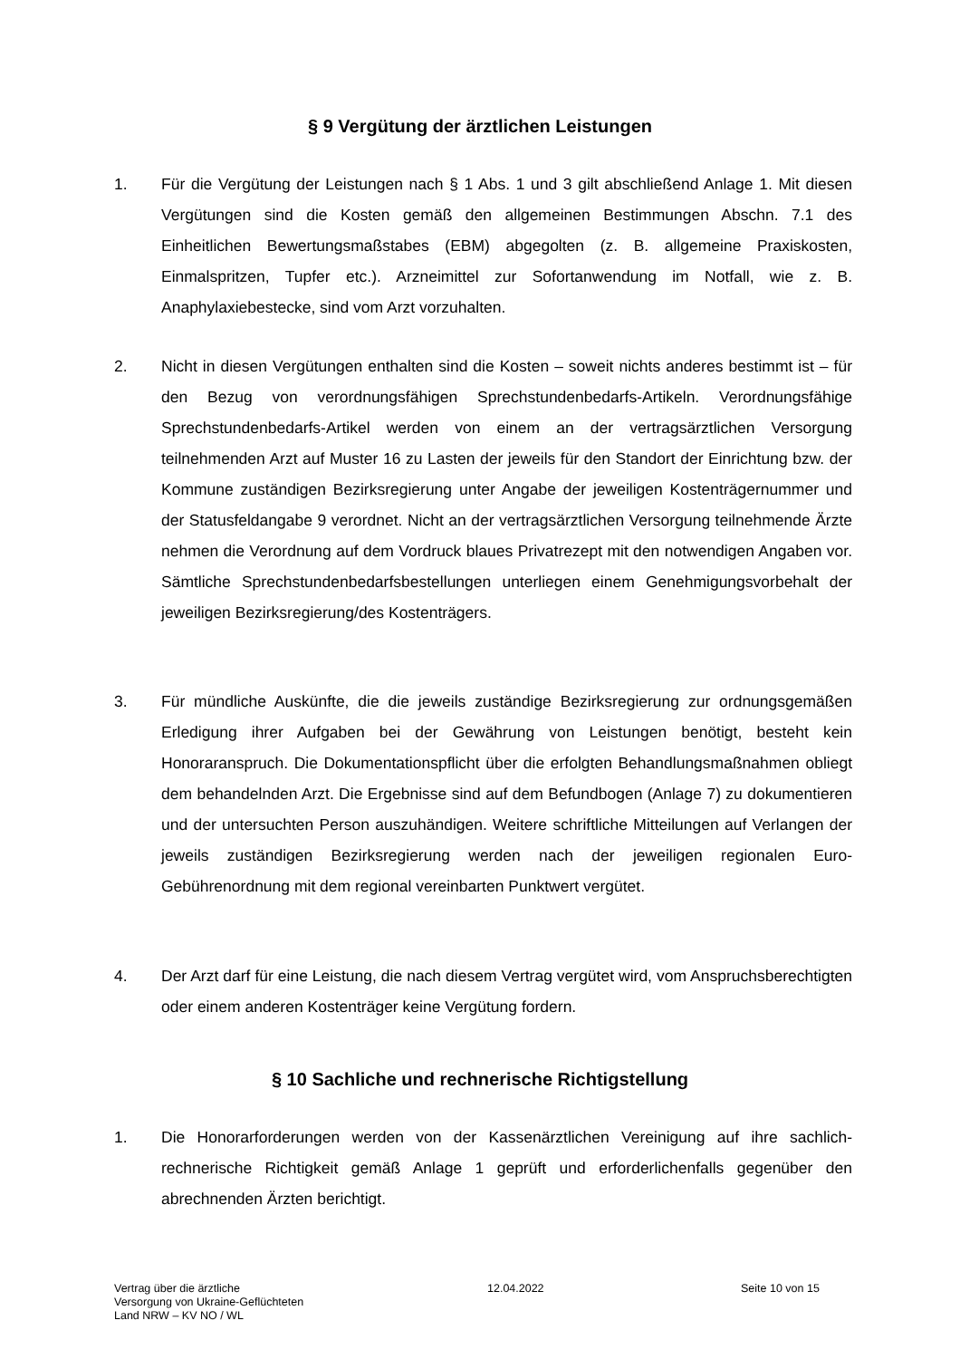§ 9 Vergütung der ärztlichen Leistungen
1. Für die Vergütung der Leistungen nach § 1 Abs. 1 und 3 gilt abschließend Anlage 1. Mit diesen Vergütungen sind die Kosten gemäß den allgemeinen Bestimmungen Abschn. 7.1 des Einheitlichen Bewertungsmaßstabes (EBM) abgegolten (z. B. allgemeine Praxiskosten, Einmalspritzen, Tupfer etc.). Arzneimittel zur Sofortanwendung im Notfall, wie z. B. Anaphylaxiebestecke, sind vom Arzt vorzuhalten.
2. Nicht in diesen Vergütungen enthalten sind die Kosten – soweit nichts anderes bestimmt ist – für den Bezug von verordnungsfähigen Sprechstundenbedarfs-Artikeln. Verordnungsfähige Sprechstundenbedarfs-Artikel werden von einem an der vertragsärztlichen Versorgung teilnehmenden Arzt auf Muster 16 zu Lasten der jeweils für den Standort der Einrichtung bzw. der Kommune zuständigen Bezirksregierung unter Angabe der jeweiligen Kostenträgernummer und der Statusfeldangabe 9 verordnet. Nicht an der vertragsärztlichen Versorgung teilnehmende Ärzte nehmen die Verordnung auf dem Vordruck blaues Privatrezept mit den notwendigen Angaben vor. Sämtliche Sprechstundenbedarfsbestellungen unterliegen einem Genehmigungsvorbehalt der jeweiligen Bezirksregierung/des Kostenträgers.
3. Für mündliche Auskünfte, die die jeweils zuständige Bezirksregierung zur ordnungsgemäßen Erledigung ihrer Aufgaben bei der Gewährung von Leistungen benötigt, besteht kein Honoraranspruch. Die Dokumentationspflicht über die erfolgten Behandlungsmaßnahmen obliegt dem behandelnden Arzt. Die Ergebnisse sind auf dem Befundbogen (Anlage 7) zu dokumentieren und der untersuchten Person auszuhändigen. Weitere schriftliche Mitteilungen auf Verlangen der jeweils zuständigen Bezirksregierung werden nach der jeweiligen regionalen Euro-Gebührenordnung mit dem regional vereinbarten Punktwert vergütet.
4. Der Arzt darf für eine Leistung, die nach diesem Vertrag vergütet wird, vom Anspruchsberechtigten oder einem anderen Kostenträger keine Vergütung fordern.
§ 10 Sachliche und rechnerische Richtigstellung
1. Die Honorarforderungen werden von der Kassenärztlichen Vereinigung auf ihre sachlich-rechnerische Richtigkeit gemäß Anlage 1 geprüft und erforderlichenfalls gegenüber den abrechnenden Ärzten berichtigt.
Vertrag über die ärztliche
Versorgung von Ukraine-Geflüchteten
Land NRW – KV NO / WL
12.04.2022 Seite 10 von 15